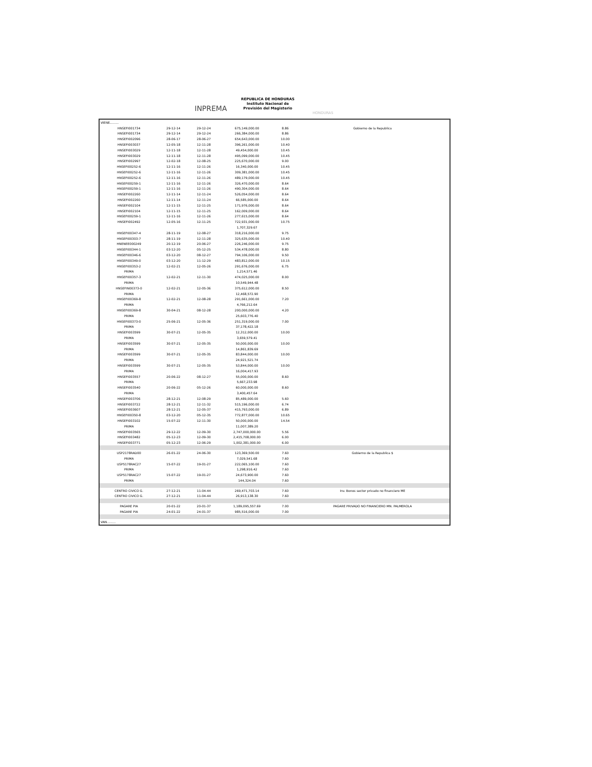INPREMA
REPUBLICA DE HONDURAS
Instituto Nacional de
Previsión del Magisterio
HONDURAS
| VIENE......... | | | | | |
| HNSEFI001734 | 29-12-14 | 29-12-24 | 675,149,000.00 | 8.86 | Gobierno de la Republica |
| HNSEFI001734 | 29-12-14 | 29-12-24 | 266,384,000.00 | 8.86 | |
| HNSEFI002096 | 28-06-17 | 28-06-27 | 654,643,000.00 | 10.00 | |
| HNSEFI003037 | 12-05-18 | 12-11-28 | 396,261,000.00 | 10.40 | |
| HNSEFI003029 | 12-11-18 | 12-11-28 | 49,454,000.00 | 10.45 | |
| HNSEFI003029 | 12-11-18 | 12-11-28 | 495,099,000.00 | 10.45 | |
| HNSEFI002997 | 12-02-18 | 12-08-25 | 225,670,000.00 | 9.00 | |
| HNSEFI00252-6 | 12-11-16 | 12-11-26 | 16,340,000.00 | 10.45 | |
| HNSEFI00252-6 | 12-11-16 | 12-11-26 | 309,381,000.00 | 10.45 | |
| HNSEFI00252-6 | 12-11-16 | 12-11-26 | 489,179,000.00 | 10.45 | |
| HNSEFI00259-1 | 12-11-16 | 12-11-26 | 326,470,000.00 | 8.64 | |
| HNSEFI00259-1 | 12-11-16 | 12-11-26 | 490,304,000.00 | 8.64 | |
| HNSEFI002260 | 12-11-14 | 12-11-24 | 526,054,000.00 | 8.64 | |
| HNSEFI002260 | 12-11-14 | 12-11-24 | 66,585,000.00 | 8.64 | |
| HNSEFI002104 | 12-11-15 | 12-11-25 | 171,976,000.00 | 8.64 | |
| HNSEFI002104 | 12-11-15 | 12-11-25 | 162,009,000.00 | 8.64 | |
| HNSEFI00259-1 | 12-11-16 | 12-11-26 | 277,615,000.00 | 8.64 | |
| HNSEFI002492 | 12-05-16 | 12-11-25 | 722,931,000.00 | 10.75 | |
| | | | 1,707,329.67 | | |
| HNSEFI00347-4 | 28-11-19 | 12-08-27 | 318,216,000.00 | 9.75 | |
| HNSEFI00303-7 | 28-11-19 | 12-11-28 | 325,635,000.00 | 10.40 | |
| HNENEE000249 | 20-12-19 | 20-06-27 | 226,246,000.00 | 9.75 | |
| HNSEFI00344-1 | 03-12-20 | 05-12-25 | 534,478,000.00 | 8.80 | |
| HNSEFI00346-6 | 03-12-20 | 08-12-27 | 794,106,000.00 | 9.50 | |
| HNSEFI00349-0 | 03-12-20 | 11-12-29 | 483,812,000.00 | 10.15 | |
| HNSEFI00353-2 | 12-02-21 | 12-05-26 | 291,676,000.00 | 6.75 | |
| PRIMA | | | 1,214,571.46 | | |
| HNSEFI00357-3 | 12-02-21 | 12-11-30 | 474,025,000.00 | 8.00 | |
| PRIMA | | | 10,549,944.48 | | |
| HNSEFIN00373-0 | 12-02-21 | 12-05-36 | 375,612,000.00 | 8.50 | |
| PRIMA | | | 12,468,572.90 | | |
| HNSEFI00369-8 | 12-02-21 | 12-08-28 | 291,661,000.00 | 7.20 | |
| PRIMA | | | 4,766,212.64 | | |
| HNSEFI00369-8 | 30-04-21 | 08-12-28 | 200,000,000.00 | 4.20 | |
| PRIMA | | | 25,603,776.40 | | |
| HNSEFI00373-0 | 25-06-21 | 12-05-36 | 251,319,000.00 | 7.00 | |
| PRIMA | | | 37,178,422.18 | | |
| HNSEFI003599 | 30-07-21 | 12-05-35 | 12,312,000.00 | 10.00 | |
| PRIMA | | | 3,659,579.41 | | |
| HNSEFI003599 | 30-07-21 | 12-05-35 | 50,000,000.00 | 10.00 | |
| PRIMA | | | 14,861,839.69 | | |
| HNSEFI003599 | 30-07-21 | 12-05-35 | 83,844,000.00 | 10.00 | |
| PRIMA | | | 24,921,521.74 | | |
| HNSEFI003599 | 30-07-21 | 12-05-35 | 53,844,000.00 | 10.00 | |
| PRIMA | | | 16,004,417.93 | | |
| HNSEFI003557 | 20-06-22 | 08-12-27 | 55,000,000.00 | 8.60 | |
| PRIMA | | | 5,667,233.98 | | |
| HNSEFI003540 | 20-06-22 | 05-12-26 | 60,000,000.00 | 8.60 | |
| PRIMA | | | 3,400,457.64 | | |
| HNSEFI003706 | 28-12-21 | 12-08-29 | 85,489,000.00 | 5.60 | |
| HNSEFI003722 | 28-12-21 | 12-11-32 | 515,196,000.00 | 6.74 | |
| HNSEFI003607 | 28-12-21 | 12-05-37 | 415,793,000.00 | 6.89 | |
| HNSEFI00350-8 | 03-12-20 | 05-12-35 | 772,877,000.00 | 10.65 | |
| HNSEFI003102 | 15-07-22 | 12-11-30 | 50,000,000.00 | 14.54 | |
| PRIMA | | | 11,007,389.20 | | |
| HNSEFI003565 | 29-12-22 | 12-09-30 | 2,747,000,000.00 | 5.56 | |
| HNSEFI003482 | 05-12-23 | 12-09-30 | 2,415,708,000.00 | 6.00 | |
| HNSEFI003771 | 05-12-23 | 12-06-29 | 1,002,381,000.00 | 6.00 | |
| USP2178RAD00 | 26-01-22 | 24-06-30 | 123,369,500.00 | 7.60 | Gobierno de la Republica $ |
| PRIMA | | | 7,029,541.68 | 7.60 | |
| USP5178RAC27 | 15-07-22 | 19-01-27 | 222,065,100.00 | 7.60 | |
| PRIMA | | | 1,298,916.42 | 7.60 | |
| USP5178RAC27 | 15-07-22 | 19-01-27 | 24,673,900.00 | 7.60 | |
| PRIMA | | | 144,324.04 | 7.60 | |
| CENTRO CIVICO G. | 27-12-21 | 11-04-44 | 269,471,703.14 | 7.60 | Inv. Bonos sector privado no financiero ME |
| CENTRO CIVICO G. | 27-12-21 | 11-04-44 | 26,913,138.30 | 7.60 | |
| PAGARE PIA | 20-01-22 | 20-01-37 | 1,189,095,557.69 | 7.00 | PAGARE PRIVADO NO FINANCIERO MN. PALMEROLA |
| PAGARE PIA | 24-01-22 | 24-01-37 | 985,516,000.00 | 7.00 | |
| VAN......... | | | | | |